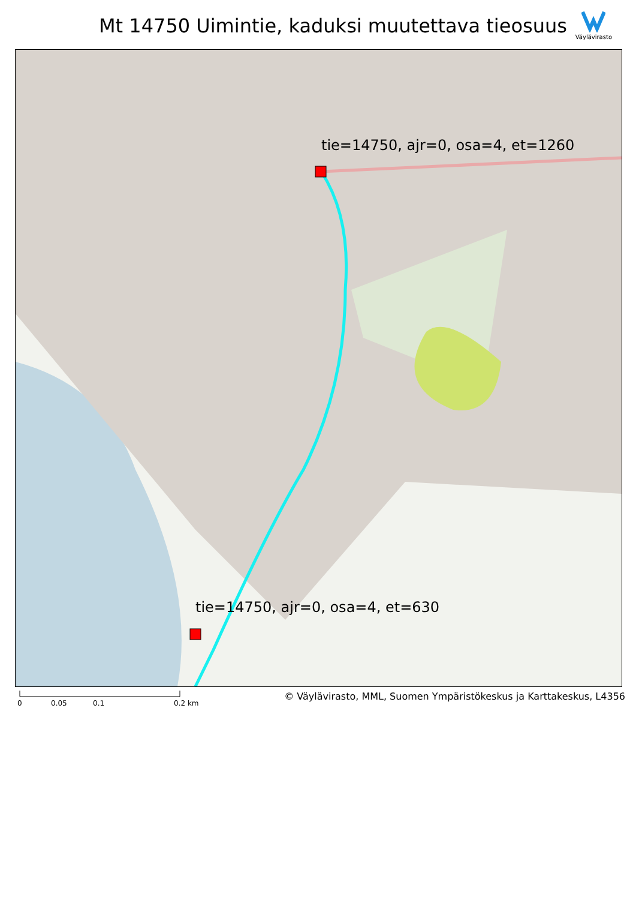Mt 14750 Uimintie, kaduksi muutettava tieosuus
Väylävirasto
tie=14750, ajr=0, osa=4, et=1260
tie=14750, ajr=0, osa=4, et=630
0 0.05 0.1 0.2 km
© Väylävirasto, MML, Suomen Ympäristökeskus ja Karttakeskus, L4356